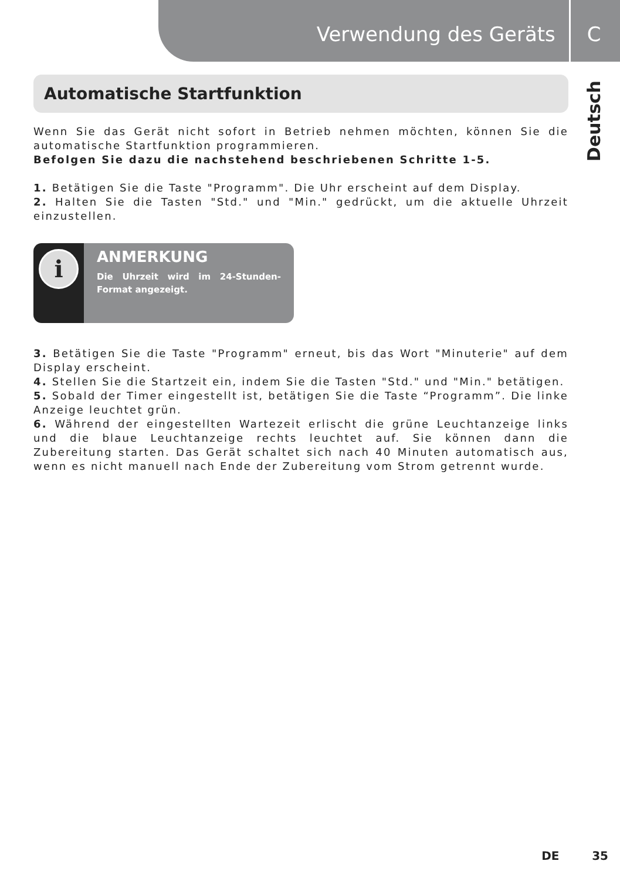Verwendung des Geräts C
Deutsch
Automatische Startfunktion
Wenn Sie das Gerät nicht sofort in Betrieb nehmen möchten, können Sie die automatische Startfunktion programmieren.
Befolgen Sie dazu die nachstehend beschriebenen Schritte 1-5.
1. Betätigen Sie die Taste "Programm". Die Uhr erscheint auf dem Display.
2. Halten Sie die Tasten "Std." und "Min." gedrückt, um die aktuelle Uhrzeit einzustellen.
i
ANMERKUNG
Die Uhrzeit wird im 24-Stunden-Format angezeigt.
3. Betätigen Sie die Taste "Programm" erneut, bis das Wort "Minuterie" auf dem Display erscheint.
4. Stellen Sie die Startzeit ein, indem Sie die Tasten "Std." und "Min." betätigen.
5. Sobald der Timer eingestellt ist, betätigen Sie die Taste “Programm”. Die linke Anzeige leuchtet grün.
6. Während der eingestellten Wartezeit erlischt die grüne Leuchtanzeige links und die blaue Leuchtanzeige rechts leuchtet auf. Sie können dann die Zubereitung starten. Das Gerät schaltet sich nach 40 Minuten automatisch aus, wenn es nicht manuell nach Ende der Zubereitung vom Strom getrennt wurde.
DE 35